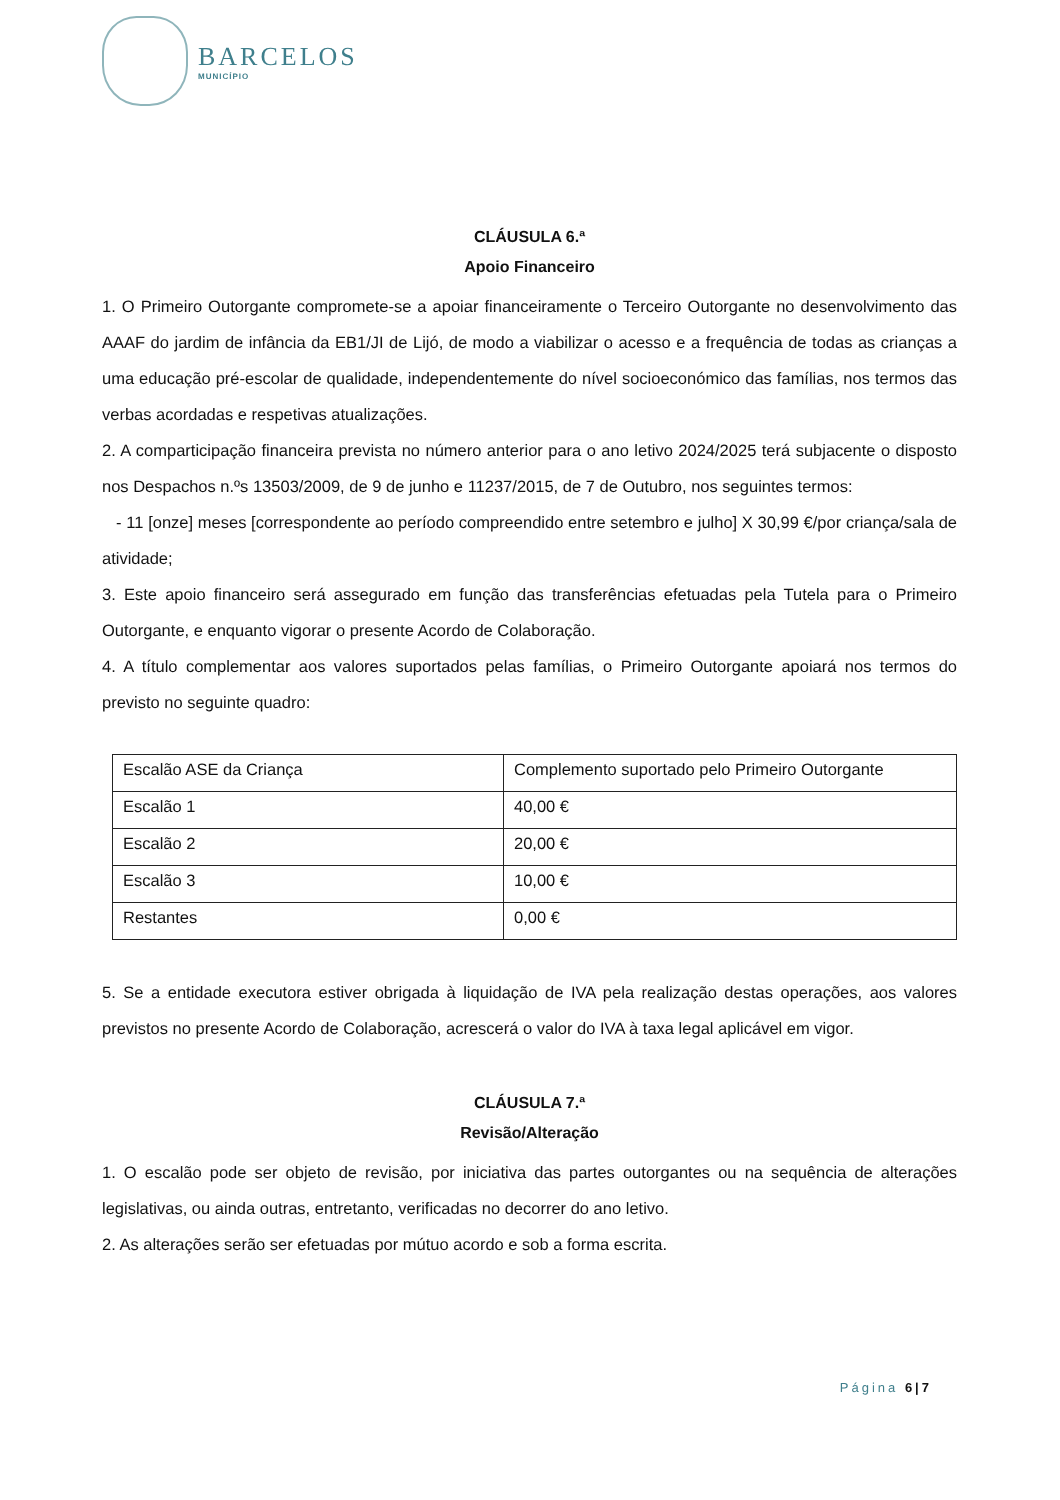BARCELOS
MUNICÍPIO
CLÁUSULA 6.ª
Apoio Financeiro
1. O Primeiro Outorgante compromete-se a apoiar financeiramente o Terceiro Outorgante no desenvolvimento das AAAF do jardim de infância da EB1/JI de Lijó, de modo a viabilizar o acesso e a frequência de todas as crianças a uma educação pré-escolar de qualidade, independentemente do nível socioeconómico das famílias, nos termos das verbas acordadas e respetivas atualizações.
2. A comparticipação financeira prevista no número anterior para o ano letivo 2024/2025 terá subjacente o disposto nos Despachos n.ºs 13503/2009, de 9 de junho e 11237/2015, de 7 de Outubro, nos seguintes termos:
- 11 [onze] meses [correspondente ao período compreendido entre setembro e julho] X 30,99 €/por criança/sala de atividade;
3. Este apoio financeiro será assegurado em função das transferências efetuadas pela Tutela para o Primeiro Outorgante, e enquanto vigorar o presente Acordo de Colaboração.
4. A título complementar aos valores suportados pelas famílias, o Primeiro Outorgante apoiará nos termos do previsto no seguinte quadro:
| Escalão ASE da Criança | Complemento suportado pelo Primeiro Outorgante |
| Escalão 1 | 40,00 € |
| Escalão 2 | 20,00 € |
| Escalão 3 | 10,00 € |
| Restantes | 0,00 € |
5. Se a entidade executora estiver obrigada à liquidação de IVA pela realização destas operações, aos valores previstos no presente Acordo de Colaboração, acrescerá o valor do IVA à taxa legal aplicável em vigor.
CLÁUSULA 7.ª
Revisão/Alteração
1. O escalão pode ser objeto de revisão, por iniciativa das partes outorgantes ou na sequência de alterações legislativas, ou ainda outras, entretanto, verificadas no decorrer do ano letivo.
2. As alterações serão ser efetuadas por mútuo acordo e sob a forma escrita.
Página 6|7